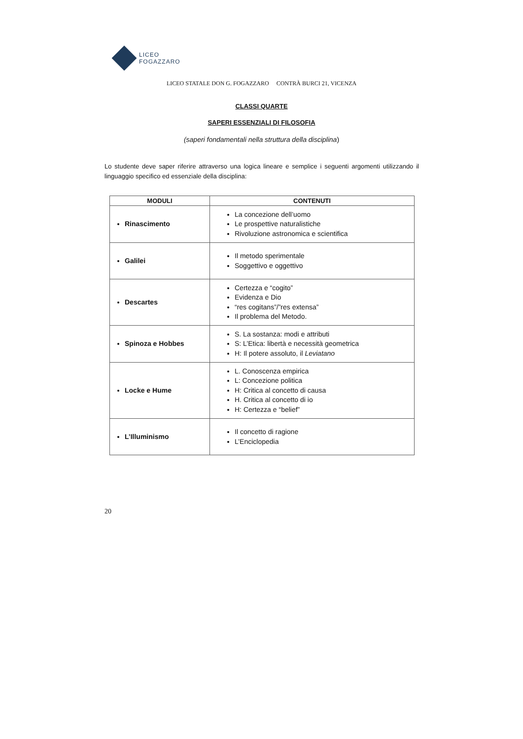LICEO
FOGAZZARO
LICEO STATALE DON G. FOGAZZARO CONTRÀ BURCI 21, VICENZA
CLASSI QUARTE
SAPERI ESSENZIALI DI FILOSOFIA
(saperi fondamentali nella struttura della disciplina)
Lo studente deve saper riferire attraverso una logica lineare e semplice i seguenti argomenti utilizzando il linguaggio specifico ed essenziale della disciplina:
| MODULI | CONTENUTI |
| --- | --- |
| Rinascimento | La concezione dell’uomo Le prospettive naturalistiche Rivoluzione astronomica e scientifica |
| Galilei | Il metodo sperimentale Soggettivo e oggettivo |
| Descartes | Certezza e “cogito” Evidenza e Dio “res cogitans”/”res extensa” Il problema del Metodo. |
| Spinoza e Hobbes | S. La sostanza: modi e attributi S: L’Etica: libertà e necessità geometrica H: Il potere assoluto, il Leviatano |
| Locke e Hume | L. Conoscenza empirica L: Concezione politica H: Critica al concetto di causa H. Critica al concetto di io H: Certezza e “belief” |
| L’Illuminismo | Il concetto di ragione L’Enciclopedia |
20